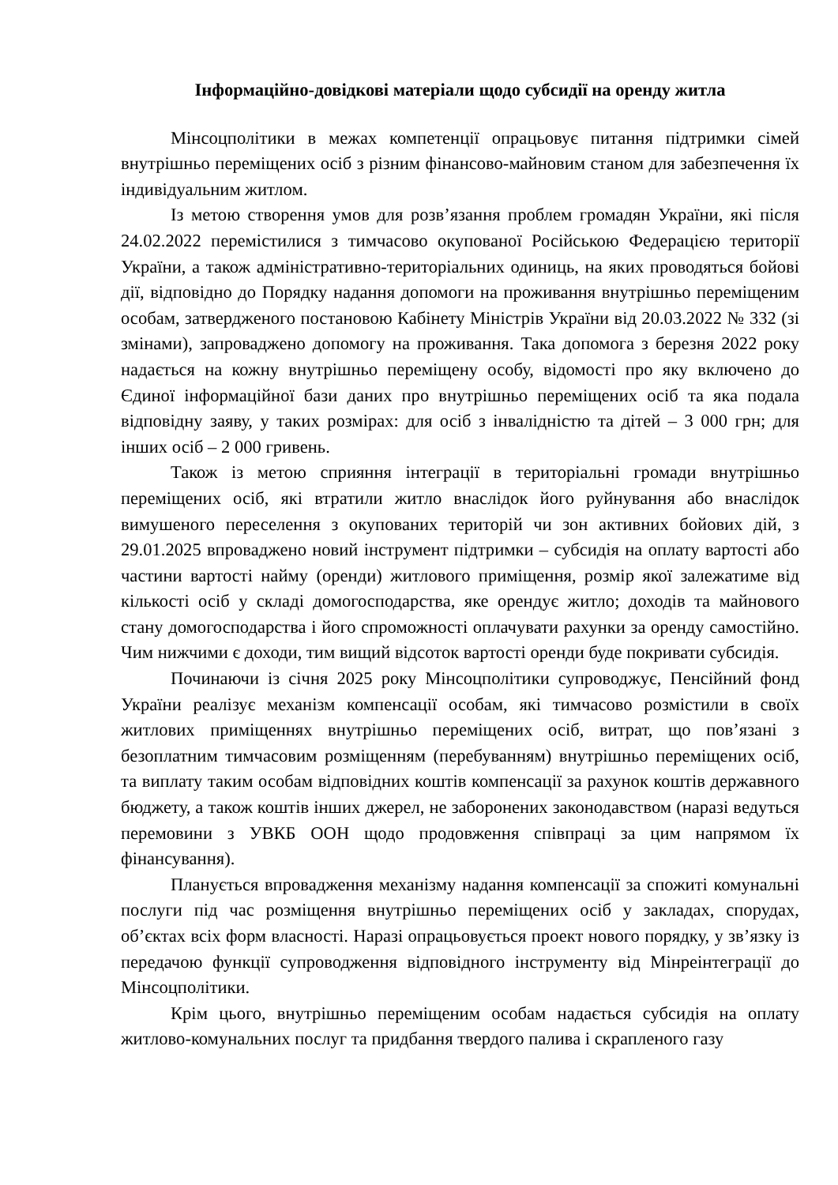Інформаційно-довідкові матеріали щодо субсидії на оренду житла
Мінсоцполітики в межах компетенції опрацьовує питання підтримки сімей внутрішньо переміщених осіб з різним фінансово-майновим станом для забезпечення їх індивідуальним житлом.
Із метою створення умов для розв’язання проблем громадян України, які після 24.02.2022 перемістилися з тимчасово окупованої Російською Федерацією території України, а також адміністративно-територіальних одиниць, на яких проводяться бойові дії, відповідно до Порядку надання допомоги на проживання внутрішньо переміщеним особам, затвердженого постановою Кабінету Міністрів України від 20.03.2022 № 332 (зі змінами), запроваджено допомогу на проживання. Така допомога з березня 2022 року надається на кожну внутрішньо переміщену особу, відомості про яку включено до Єдиної інформаційної бази даних про внутрішньо переміщених осіб та яка подала відповідну заяву, у таких розмірах: для осіб з інвалідністю та дітей – 3 000 грн; для інших осіб – 2 000 гривень.
Також із метою сприяння інтеграції в територіальні громади внутрішньо переміщених осіб, які втратили житло внаслідок його руйнування або внаслідок вимушеного переселення з окупованих територій чи зон активних бойових дій, з 29.01.2025 впроваджено новий інструмент підтримки – субсидія на оплату вартості або частини вартості найму (оренди) житлового приміщення, розмір якої залежатиме від кількості осіб у складі домогосподарства, яке орендує житло; доходів та майнового стану домогосподарства і його спроможності оплачувати рахунки за оренду самостійно. Чим нижчими є доходи, тим вищий відсоток вартості оренди буде покривати субсидія.
Починаючи із січня 2025 року Мінсоцполітики супроводжує, Пенсійний фонд України реалізує механізм компенсації особам, які тимчасово розмістили в своїх житлових приміщеннях внутрішньо переміщених осіб, витрат, що пов’язані з безоплатним тимчасовим розміщенням (перебуванням) внутрішньо переміщених осіб, та виплату таким особам відповідних коштів компенсації за рахунок коштів державного бюджету, а також коштів інших джерел, не заборонених законодавством (наразі ведуться перемовини з УВКБ ООН щодо продовження співпраці за цим напрямом їх фінансування).
Планується впровадження механізму надання компенсації за спожиті комунальні послуги під час розміщення внутрішньо переміщених осіб у закладах, спорудах, об’єктах всіх форм власності. Наразі опрацьовується проект нового порядку, у зв’язку із передачою функції супроводження відповідного інструменту від Мінреінтеграції до Мінсоцполітики.
Крім цього, внутрішньо переміщеним особам надається субсидія на оплату житлово-комунальних послуг та придбання твердого палива і скрапленого газу